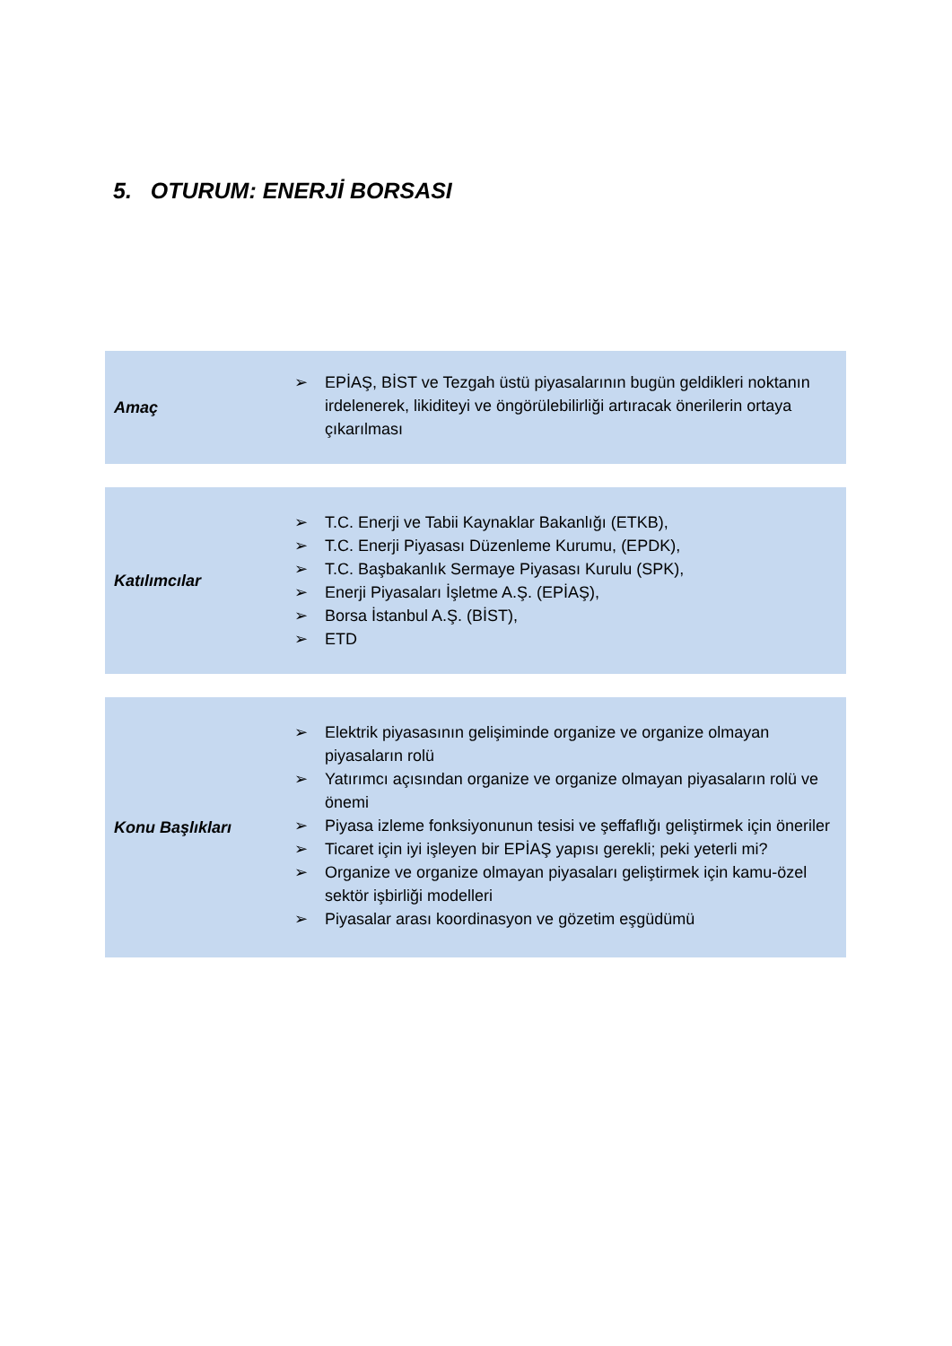5. OTURUM: ENERJİ BORSASI
| Amaç | ➢ EPİAŞ, BİST ve Tezgah üstü piyasalarının bugün geldikleri noktanın irdelenerek, likiditeyi ve öngörülebilirliği artıracak önerilerin ortaya çıkarılması |
| Katılımcılar | ➢ T.C. Enerji ve Tabii Kaynaklar Bakanlığı (ETKB), ➢ T.C. Enerji Piyasası Düzenleme Kurumu, (EPDK), ➢ T.C. Başbakanlık Sermaye Piyasası Kurulu (SPK), ➢ Enerji Piyasaları İşletme A.Ş. (EPİAŞ), ➢ Borsa İstanbul A.Ş. (BİST), ➢ ETD |
| Konu Başlıkları | ➢ Elektrik piyasasının gelişiminde organize ve organize olmayan piyasaların rolü ➢ Yatırımcı açısından organize ve organize olmayan piyasaların rolü ve önemi ➢ Piyasa izleme fonksiyonunun tesisi ve şeffaflığı geliştirmek için öneriler ➢ Ticaret için iyi işleyen bir EPİAŞ yapısı gerekli; peki yeterli mi? ➢ Organize ve organize olmayan piyasaları geliştirmek için kamu-özel sektör işbirliği modelleri ➢ Piyasalar arası koordinasyon ve gözetim eşgüdümü |